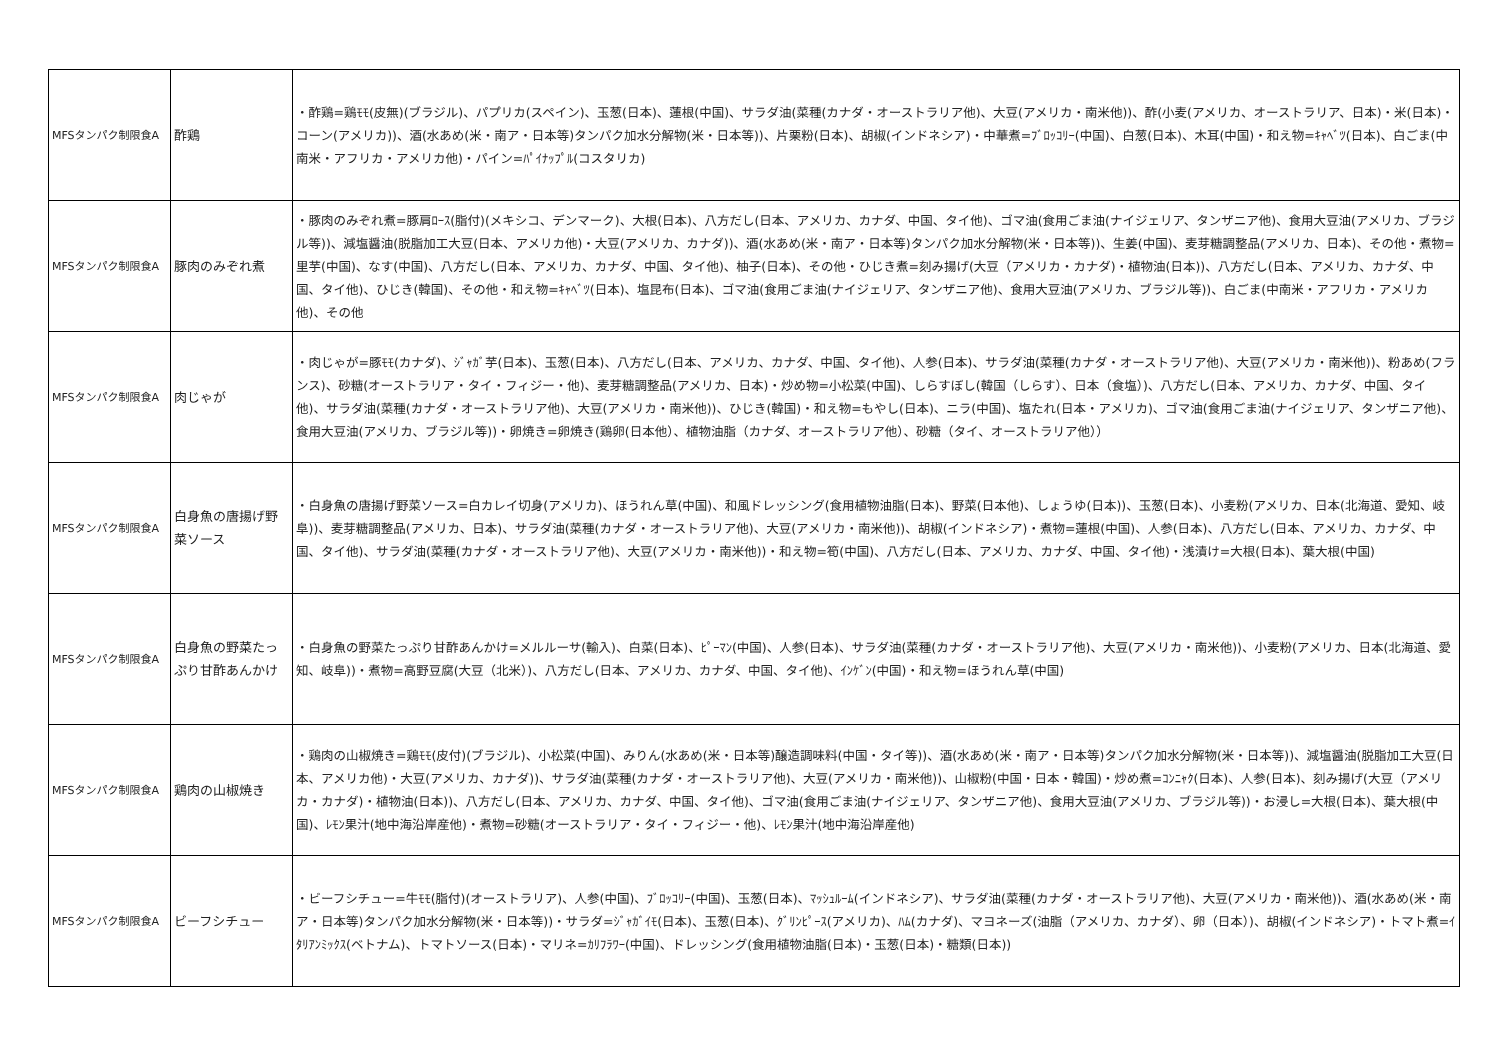| MFSタンパク制限食A | 酢鶏 | ・酢鶏=鶏ﾓﾓ(皮無)(ブラジル)、パプリカ(スペイン)、玉葱(日本)、蓮根(中国)、サラダ油(菜種(カナダ・オーストラリア他)、大豆(アメリカ・南米他))、酢(小麦(アメリカ、オーストラリア、日本)・米(日本)・コーン(アメリカ))、酒(水あめ(米・南ア・日本等)タンパク加水分解物(米・日本等))、片栗粉(日本)、胡椒(インドネシア)・中華煮=ﾌﾞﾛｯｺﾘｰ(中国)、白葱(日本)、木耳(中国)・和え物=ｷｬﾍﾞﾂ(日本)、白ごま(中南米・アフリカ・アメリカ他)・パイン=ﾊﾟｲﾅｯﾌﾟﾙ(コスタリカ) |
| MFSタンパク制限食A | 豚肉のみぞれ煮 | ・豚肉のみぞれ煮=豚肩ﾛｰｽ(脂付)(メキシコ、デンマーク)、大根(日本)、八方だし(日本、アメリカ、カナダ、中国、タイ他)、ゴマ油(食用ごま油(ナイジェリア、タンザニア他)、食用大豆油(アメリカ、ブラジル等))、減塩醤油(脱脂加工大豆(日本、アメリカ他)・大豆(アメリカ、カナダ))、酒(水あめ(米・南ア・日本等)タンパク加水分解物(米・日本等))、生姜(中国)、麦芽糖調整品(アメリカ、日本)、その他・煮物=里芋(中国)、なす(中国)、八方だし(日本、アメリカ、カナダ、中国、タイ他)、柚子(日本)、その他・ひじき煮=刻み揚げ(大豆（アメリカ・カナダ)・植物油(日本))、八方だし(日本、アメリカ、カナダ、中国、タイ他)、ひじき(韓国)、その他・和え物=ｷｬﾍﾞﾂ(日本)、塩昆布(日本)、ゴマ油(食用ごま油(ナイジェリア、タンザニア他)、食用大豆油(アメリカ、ブラジル等))、白ごま(中南米・アフリカ・アメリカ他)、その他 |
| MFSタンパク制限食A | 肉じゃが | ・肉じゃが=豚ﾓﾓ(カナダ)、ｼﾞｬｶﾞ芋(日本)、玉葱(日本)、八方だし(日本、アメリカ、カナダ、中国、タイ他)、人参(日本)、サラダ油(菜種(カナダ・オーストラリア他)、大豆(アメリカ・南米他))、粉あめ(フランス)、砂糖(オーストラリア・タイ・フィジー・他)、麦芽糖調整品(アメリカ、日本)・炒め物=小松菜(中国)、しらすぼし(韓国（しらす）、日本（食塩）)、八方だし(日本、アメリカ、カナダ、中国、タイ他)、サラダ油(菜種(カナダ・オーストラリア他)、大豆(アメリカ・南米他))、ひじき(韓国)・和え物=もやし(日本)、ニラ(中国)、塩たれ(日本・アメリカ)、ゴマ油(食用ごま油(ナイジェリア、タンザニア他)、食用大豆油(アメリカ、ブラジル等))・卵焼き=卵焼き(鶏卵(日本他）、植物油脂（カナダ、オーストラリア他）、砂糖（タイ、オーストラリア他）） |
| MFSタンパク制限食A | 白身魚の唐揚げ野菜ソース | ・白身魚の唐揚げ野菜ソース=白カレイ切身(アメリカ)、ほうれん草(中国)、和風ドレッシング(食用植物油脂(日本)、野菜(日本他)、しょうゆ(日本))、玉葱(日本)、小麦粉(アメリカ、日本(北海道、愛知、岐阜))、麦芽糖調整品(アメリカ、日本)、サラダ油(菜種(カナダ・オーストラリア他)、大豆(アメリカ・南米他))、胡椒(インドネシア)・煮物=蓮根(中国)、人参(日本)、八方だし(日本、アメリカ、カナダ、中国、タイ他)、サラダ油(菜種(カナダ・オーストラリア他)、大豆(アメリカ・南米他))・和え物=筍(中国)、八方だし(日本、アメリカ、カナダ、中国、タイ他)・浅漬け=大根(日本)、葉大根(中国) |
| MFSタンパク制限食A | 白身魚の野菜たっぷり甘酢あんかけ | ・白身魚の野菜たっぷり甘酢あんかけ=メルルーサ(輸入)、白菜(日本)、ﾋﾟｰﾏﾝ(中国)、人参(日本)、サラダ油(菜種(カナダ・オーストラリア他)、大豆(アメリカ・南米他))、小麦粉(アメリカ、日本(北海道、愛知、岐阜))・煮物=高野豆腐(大豆（北米）)、八方だし(日本、アメリカ、カナダ、中国、タイ他)、ｲﾝｹﾞﾝ(中国)・和え物=ほうれん草(中国) |
| MFSタンパク制限食A | 鶏肉の山椒焼き | ・鶏肉の山椒焼き=鶏ﾓﾓ(皮付)(ブラジル)、小松菜(中国)、みりん(水あめ(米・日本等)醸造調味料(中国・タイ等))、酒(水あめ(米・南ア・日本等)タンパク加水分解物(米・日本等))、減塩醤油(脱脂加工大豆(日本、アメリカ他)・大豆(アメリカ、カナダ))、サラダ油(菜種(カナダ・オーストラリア他)、大豆(アメリカ・南米他))、山椒粉(中国・日本・韓国)・炒め煮=ｺﾝﾆｬｸ(日本)、人参(日本)、刻み揚げ(大豆（アメリカ・カナダ)・植物油(日本))、八方だし(日本、アメリカ、カナダ、中国、タイ他)、ゴマ油(食用ごま油(ナイジェリア、タンザニア他)、食用大豆油(アメリカ、ブラジル等))・お浸し=大根(日本)、葉大根(中国)、ﾚﾓﾝ果汁(地中海沿岸産他)・煮物=砂糖(オーストラリア・タイ・フィジー・他)、ﾚﾓﾝ果汁(地中海沿岸産他) |
| MFSタンパク制限食A | ビーフシチュー | ・ビーフシチュー=牛ﾓﾓ(脂付)(オーストラリア)、人参(中国)、ﾌﾞﾛｯｺﾘｰ(中国)、玉葱(日本)、ﾏｯｼｭﾙｰﾑ(インドネシア)、サラダ油(菜種(カナダ・オーストラリア他)、大豆(アメリカ・南米他))、酒(水あめ(米・南ア・日本等)タンパク加水分解物(米・日本等))・サラダ=ｼﾞｬｶﾞｲﾓ(日本)、玉葱(日本)、ｸﾞﾘﾝﾋﾟｰｽ(アメリカ)、ﾊﾑ(カナダ)、マヨネーズ(油脂（アメリカ、カナダ）、卵（日本）)、胡椒(インドネシア)・トマト煮=ｲﾀﾘｱﾝﾐｯｸｽ(ベトナム)、トマトソース(日本)・マリネ=ｶﾘﾌﾗﾜｰ(中国)、ドレッシング(食用植物油脂(日本)・玉葱(日本)・糖類(日本)) |